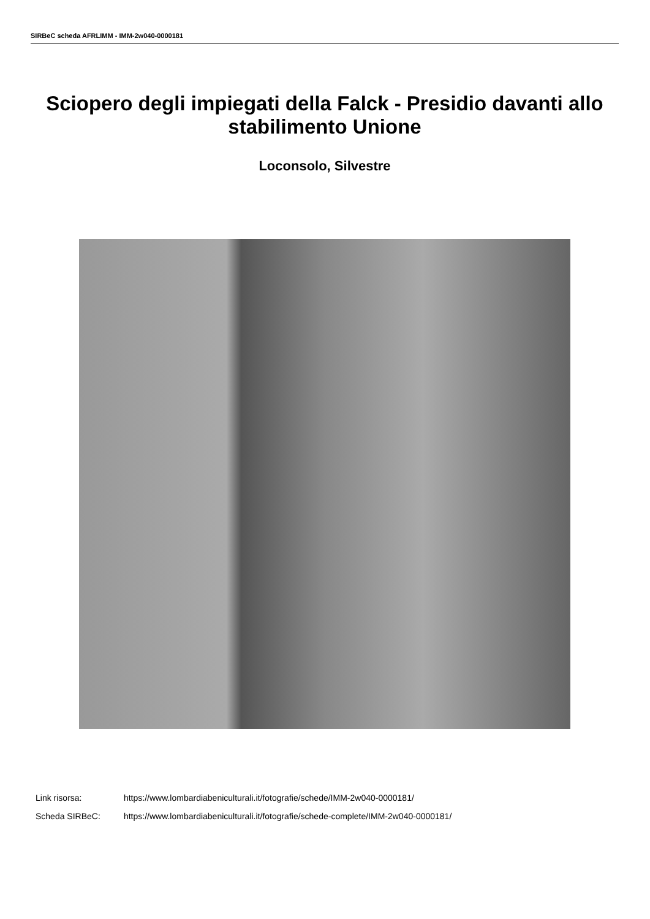SIRBeC scheda AFRLIMM - IMM-2w040-0000181
Sciopero degli impiegati della Falck - Presidio davanti allo stabilimento Unione
Loconsolo, Silvestre
Link risorsa: https://www.lombardiabeniculturali.it/fotografie/schede/IMM-2w040-0000181/
Scheda SIRBeC: https://www.lombardiabeniculturali.it/fotografie/schede-complete/IMM-2w040-0000181/